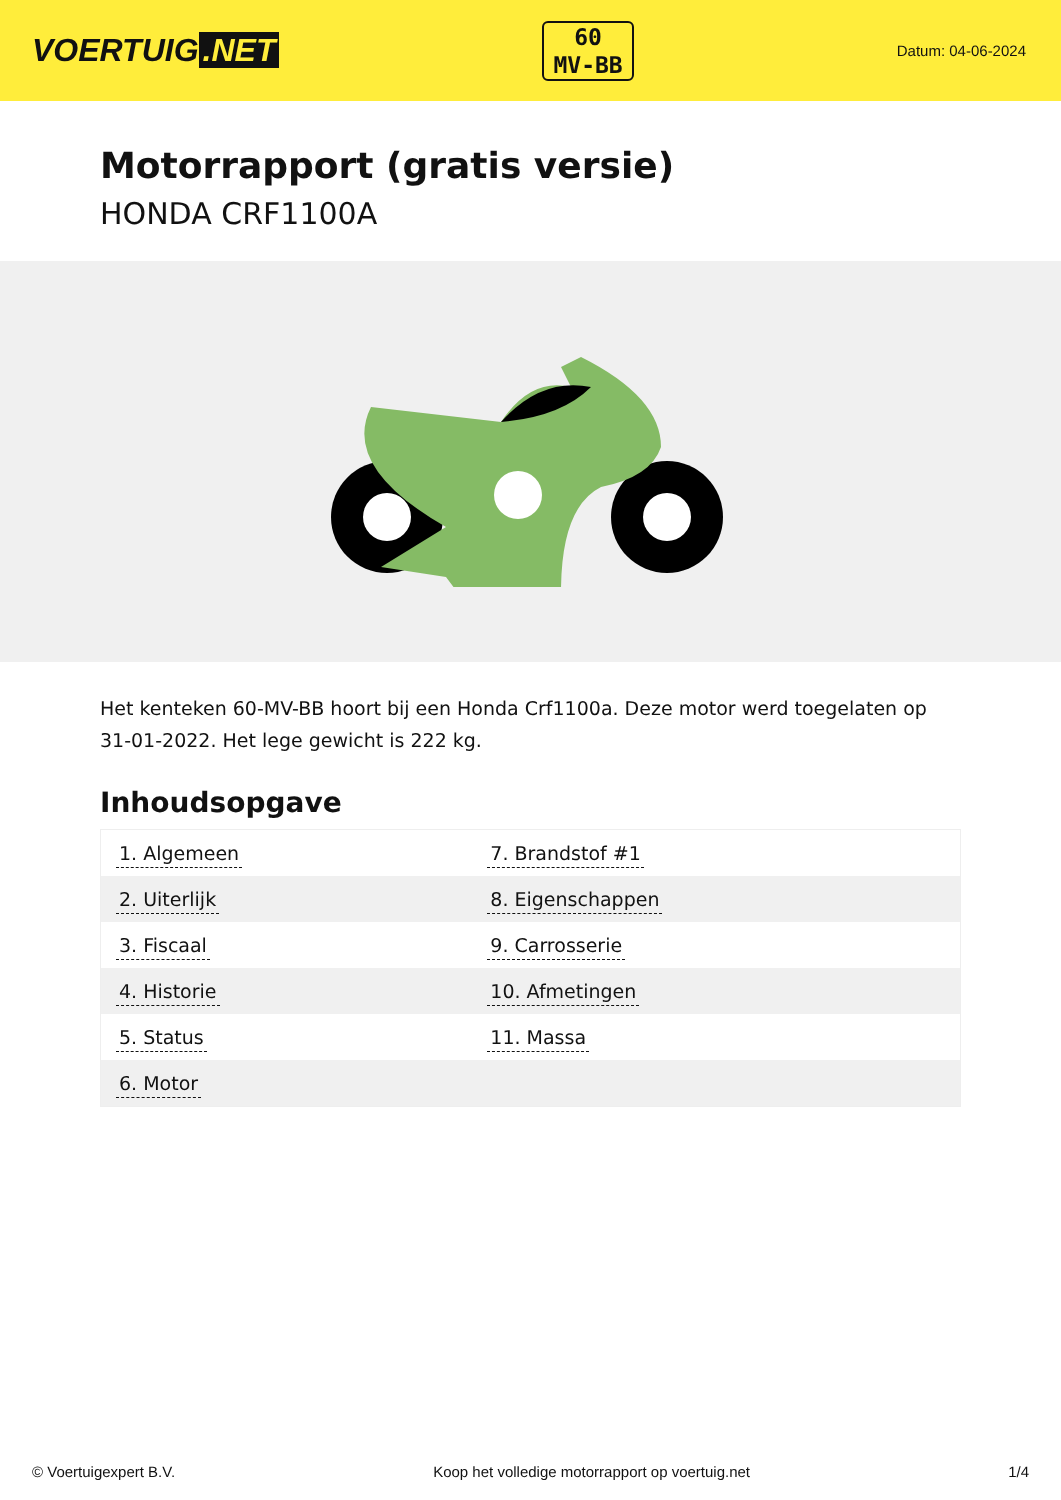VOERTUIG.NET
60
MV-BB
Datum: 04-06-2024
Motorrapport (gratis versie)
HONDA CRF1100A
Het kenteken 60-MV-BB hoort bij een Honda Crf1100a. Deze motor werd toegelaten op 31-01-2022. Het lege gewicht is 222 kg.
Inhoudsopgave
| 1. Algemeen | 7. Brandstof #1 |
| 2. Uiterlijk | 8. Eigenschappen |
| 3. Fiscaal | 9. Carrosserie |
| 4. Historie | 10. Afmetingen |
| 5. Status | 11. Massa |
| 6. Motor | |
© Voertuigexpert B.V. Koop het volledige motorrapport op voertuig.net 1/4